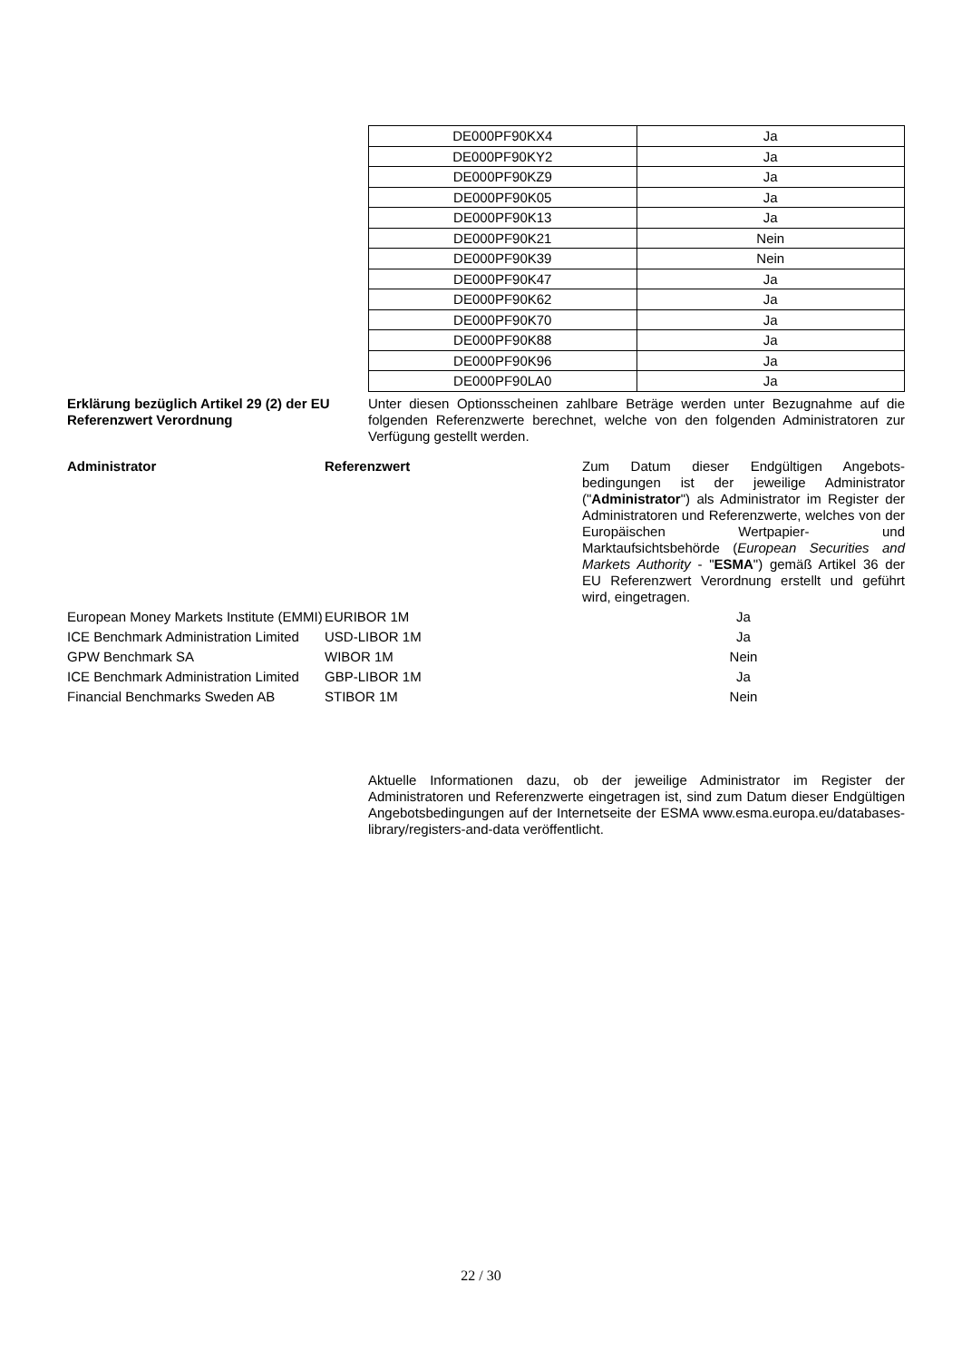| DE000PF90KX4 | Ja |
| DE000PF90KY2 | Ja |
| DE000PF90KZ9 | Ja |
| DE000PF90K05 | Ja |
| DE000PF90K13 | Ja |
| DE000PF90K21 | Nein |
| DE000PF90K39 | Nein |
| DE000PF90K47 | Ja |
| DE000PF90K62 | Ja |
| DE000PF90K70 | Ja |
| DE000PF90K88 | Ja |
| DE000PF90K96 | Ja |
| DE000PF90LA0 | Ja |
Erklärung bezüglich Artikel 29 (2) der EU Referenzwert Verordnung
Unter diesen Optionsscheinen zahlbare Beträge werden unter Bezugnahme auf die folgenden Referenzwerte berechnet, welche von den folgenden Administratoren zur Verfügung gestellt werden.
| Administrator | Referenzwert | Zum Datum dieser Endgültigen Angebots-bedingungen ist der jeweilige Administrator (" Administrator ") als Administrator im Register der Administratoren und Referenzwerte, welches von der Europäischen Wertpapier- und Marktaufsichtsbehörde ( European Securities and Markets Authority - " ESMA ") gemäß Artikel 36 der EU Referenzwert Verordnung erstellt und geführt wird, eingetragen. |
| European Money Markets Institute (EMMI) | EURIBOR 1M | Ja |
| ICE Benchmark Administration Limited | USD-LIBOR 1M | Ja |
| GPW Benchmark SA | WIBOR 1M | Nein |
| ICE Benchmark Administration Limited | GBP-LIBOR 1M | Ja |
| Financial Benchmarks Sweden AB | STIBOR 1M | Nein |
Aktuelle Informationen dazu, ob der jeweilige Administrator im Register der Administratoren und Referenzwerte eingetragen ist, sind zum Datum dieser Endgültigen Angebotsbedingungen auf der Internetseite der ESMA www.esma.europa.eu/databases-library/registers-and-data veröffentlicht.
22 / 30